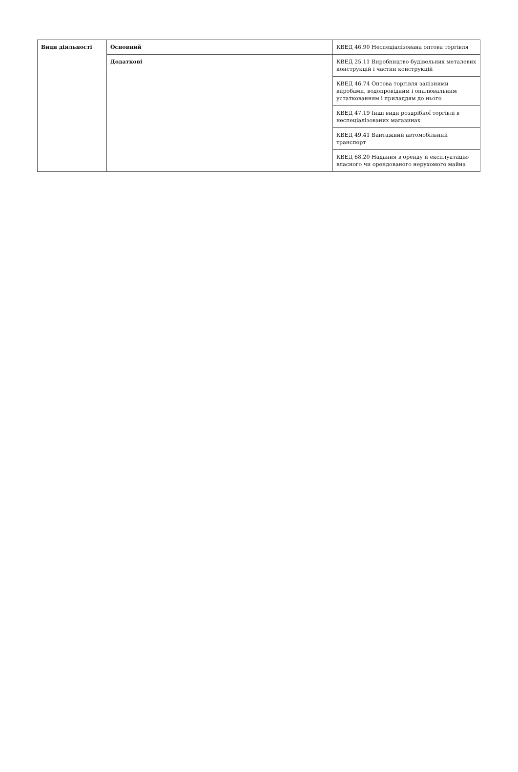| Види діяльності | Основний | КВЕД 46.90 Неспеціалізована оптова торгівля |
| | Додаткові | КВЕД 25.11 Виробництво будівельних металевих конструкцій і частин конструкцій |
| | | КВЕД 46.74 Оптова торгівля залізними виробами, водопровідним і опалювальним устаткованням і приладдям до нього |
| | | КВЕД 47.19 Інші види роздрібної торгівлі в неспеціалізованих магазинах |
| | | КВЕД 49.41 Вантажний автомобільний транспорт |
| | | КВЕД 68.20 Надання в оренду й експлуатацію власного чи орендованого нерухомого майна |